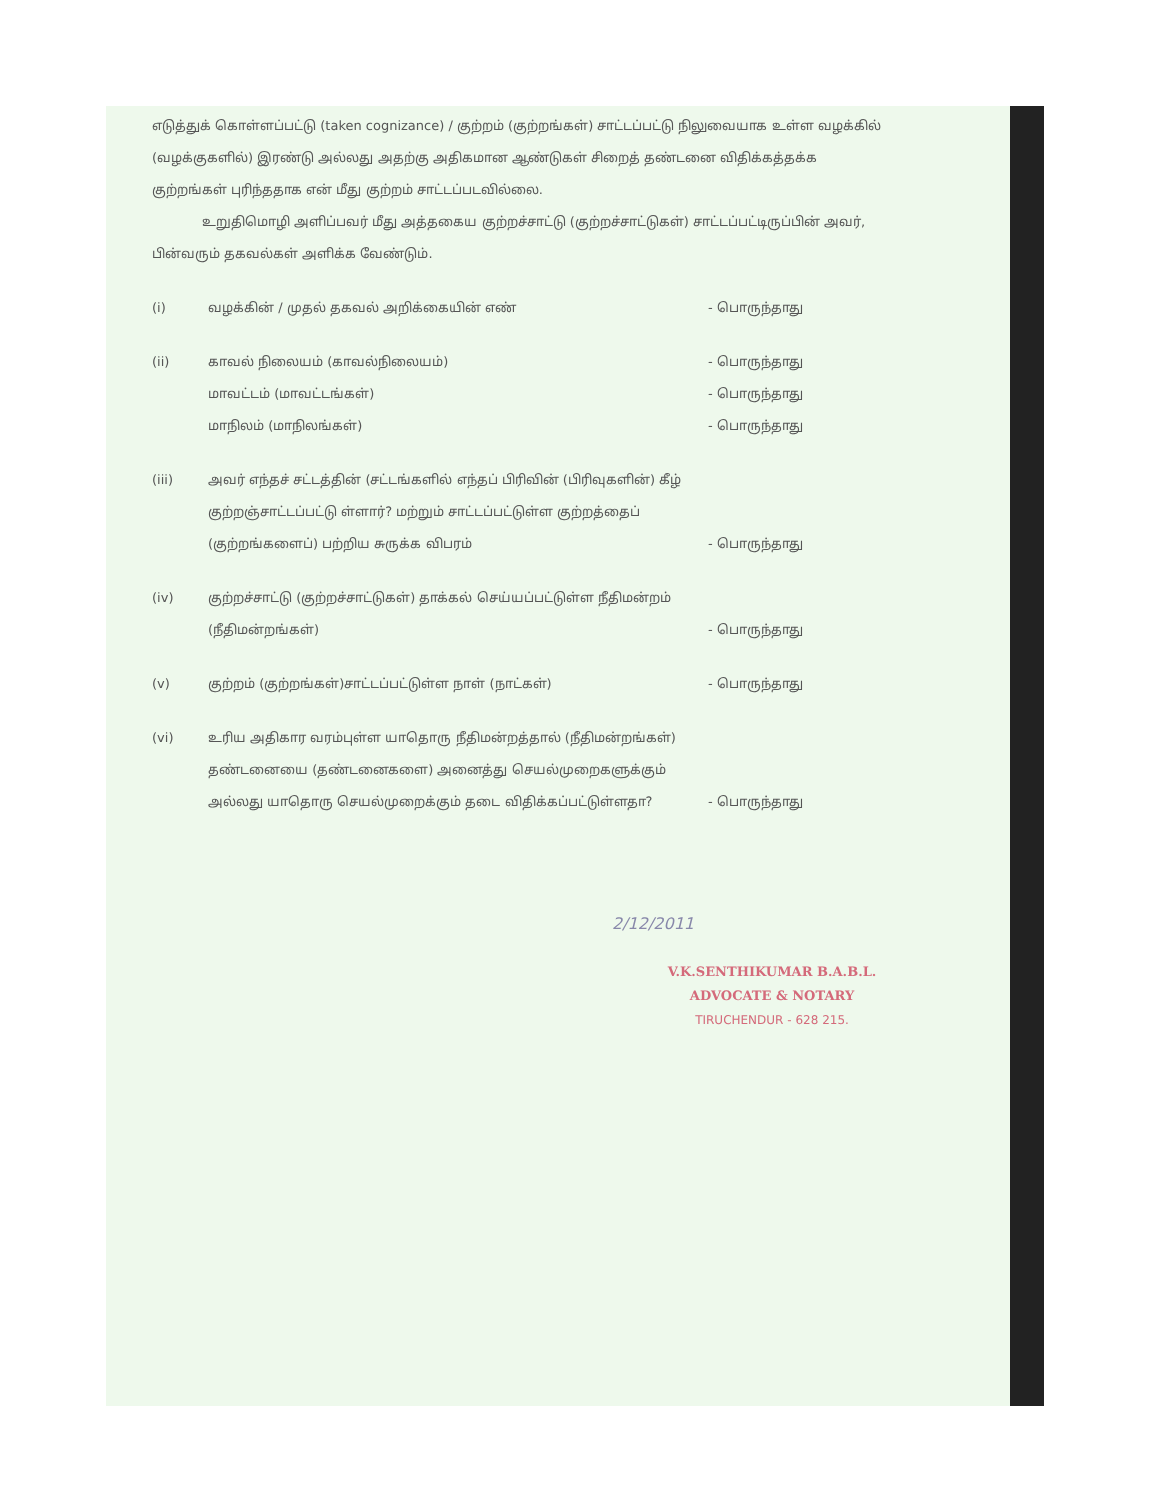எடுத்துக் கொள்ளப்பட்டு (taken cognizance) / குற்றம் (குற்றங்கள்) சாட்டப்பட்டு நிலுவையாக உள்ள வழக்கில் (வழக்குகளில்) இரண்டு அல்லது அதற்கு அதிகமான ஆண்டுகள் சிறைத் தண்டனை விதிக்கத்தக்க குற்றங்கள் புரிந்ததாக என் மீது குற்றம் சாட்டப்படவில்லை.
உறுதிமொழி அளிப்பவர் மீது அத்தகைய குற்றச்சாட்டு (குற்றச்சாட்டுகள்) சாட்டப்பட்டிருப்பின் அவர், பின்வரும் தகவல்கள் அளிக்க வேண்டும்.
(i) வழக்கின் / முதல் தகவல் அறிக்கையின் எண் - பொருந்தாது
(ii) காவல் நிலையம் (காவல்நிலையம்)
மாவட்டம் (மாவட்டங்கள்)
மாநிலம் (மாநிலங்கள்)
- பொருந்தாது
- பொருந்தாது
- பொருந்தாது
(iii) அவர் எந்தச் சட்டத்தின் (சட்டங்களில் எந்தப் பிரிவின் (பிரிவுகளின்) கீழ் குற்றஞ்சாட்டப்பட்டு ள்ளார்? மற்றும் சாட்டப்பட்டுள்ள குற்றத்தைப் (குற்றங்களைப்) பற்றிய சுருக்க விபரம்
- பொருந்தாது
(iv) குற்றச்சாட்டு (குற்றச்சாட்டுகள்) தாக்கல் செய்யப்பட்டுள்ள நீதிமன்றம் (நீதிமன்றங்கள்)
- பொருந்தாது
(v) குற்றம் (குற்றங்கள்)சாட்டப்பட்டுள்ள நாள் (நாட்கள்) - பொருந்தாது
(vi) உரிய அதிகார வரம்புள்ள யாதொரு நீதிமன்றத்தால் (நீதிமன்றங்கள்) தண்டனையை (தண்டனைகளை) அனைத்து செயல்முறைகளுக்கும் அல்லது யாதொரு செயல்முறைக்கும் தடை விதிக்கப்பட்டுள்ளதா?
- பொருந்தாது
2/12/2011
V.K.SENTHIKUMAR B.A.B.L.
ADVOCATE & NOTARY
TIRUCHENDUR - 628 215.